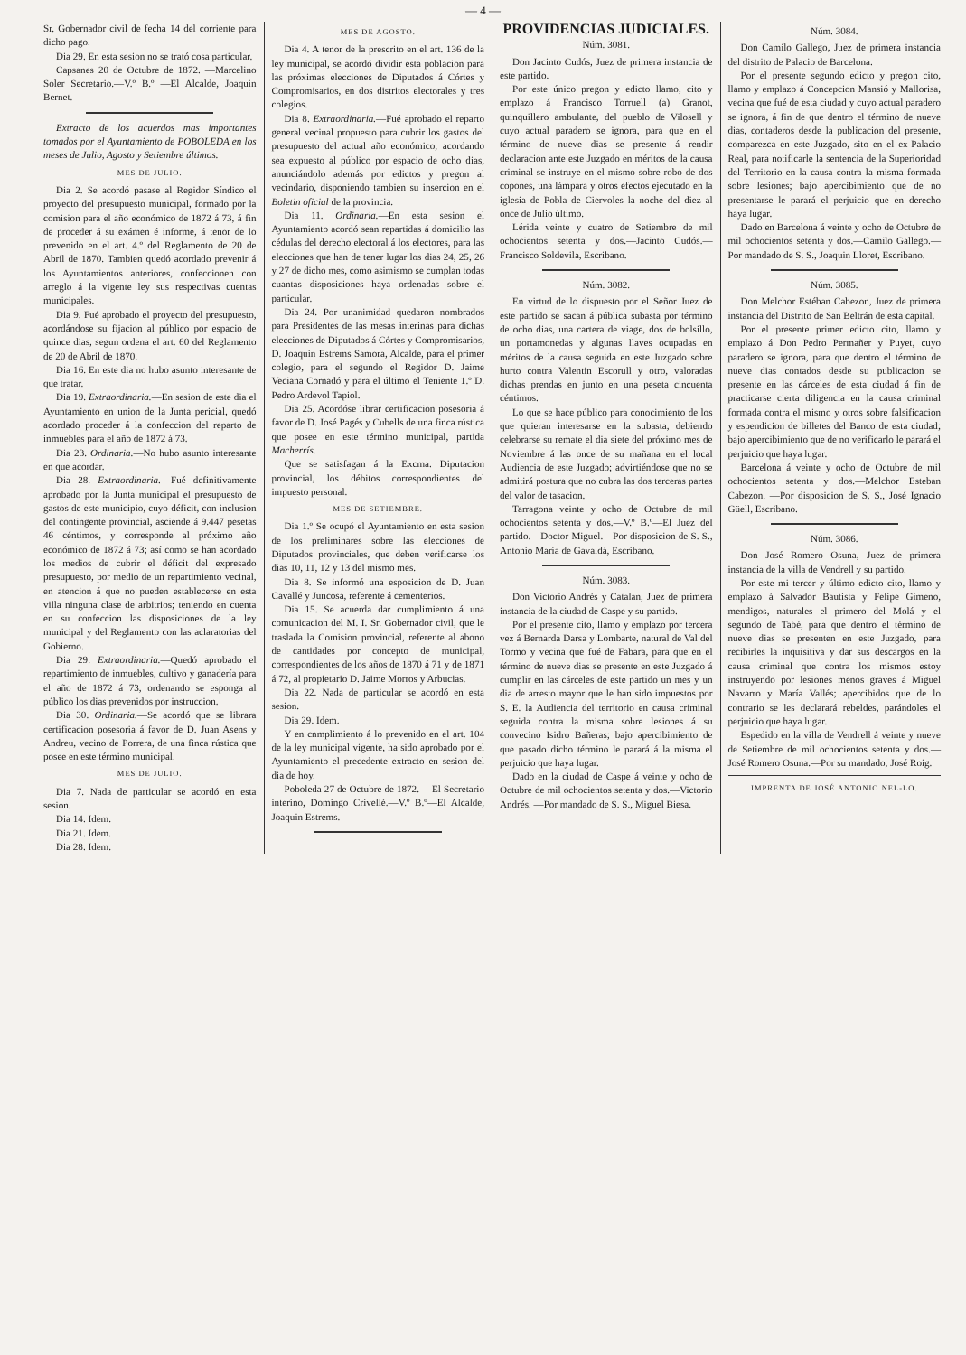— 4 —
Sr. Gobernador civil de fecha 14 del corriente para dicho pago.
Dia 29. En esta sesion no se trató cosa particular.
Capsanes 20 de Octubre de 1872. —Marcelino Soler Secretario.—V.º B.º —El Alcalde, Joaquin Bernet.
Extracto de los acuerdos mas importantes tomados por el Ayuntamiento de POBOLEDA en los meses de Julio, Agosto y Setiembre últimos.
MES DE JULIO.
Dia 2. Se acordó pasase al Regidor Síndico el proyecto del presupuesto municipal, formado por la comision para el año económico de 1872 á 73, á fin de proceder á su exámen é informe, á tenor de lo prevenido en el art. 4.º del Reglamento de 20 de Abril de 1870. Tambien quedó acordado prevenir á los Ayuntamientos anteriores, confeccionen con arreglo á la vigente ley sus respectivas cuentas municipales.
Dia 9. Fué aprobado el proyecto del presupuesto, acordándose su fijacion al público por espacio de quince dias, segun ordena el art. 60 del Reglamento de 20 de Abril de 1870.
Dia 16. En este dia no hubo asunto interesante de que tratar.
Dia 19. Extraordinaria.—En sesion de este dia el Ayuntamiento en union de la Junta pericial, quedó acordado proceder á la confeccion del reparto de inmuebles para el año de 1872 á 73.
Dia 23. Ordinaria.—No hubo asunto interesante en que acordar.
Dia 28. Extraordinaria.—Fué definitivamente aprobado por la Junta municipal el presupuesto de gastos de este municipio, cuyo déficit, con inclusion del contingente provincial, asciende á 9.447 pesetas 46 céntimos, y corresponde al próximo año económico de 1872 á 73; así como se han acordado los medios de cubrir el déficit del expresado presupuesto, por medio de un repartimiento vecinal, en atencion á que no pueden establecerse en esta villa ninguna clase de arbitrios; teniendo en cuenta en su confeccion las disposiciones de la ley municipal y del Reglamento con las aclaratorias del Gobierno.
Dia 29. Extraordinaria.—Quedó aprobado el repartimiento de inmuebles, cultivo y ganadería para el año de 1872 á 73, ordenando se esponga al público los dias prevenidos por instruccion.
Dia 30. Ordinaria.—Se acordó que se librara certificacion posesoria á favor de D. Juan Asens y Andreu, vecino de Porrera, de una finca rústica que posee en este término municipal.
MES DE JULIO.
Dia 7. Nada de particular se acordó en esta sesion.
Dia 14. Idem.
Dia 21. Idem.
Dia 28. Idem.
MES DE AGOSTO.
Dia 4. A tenor de la prescrito en el art. 136 de la ley municipal, se acordó dividir esta poblacion para las próximas elecciones de Diputados á Córtes y Compromisarios, en dos distritos electorales y tres colegios.
Dia 8. Extraordinaria.—Fué aprobado el reparto general vecinal propuesto para cubrir los gastos del presupuesto del actual año económico, acordando sea expuesto al público por espacio de ocho dias, anunciándolo además por edictos y pregon al vecindario, disponiendo tambien su insercion en el Boletin oficial de la provincia.
Dia 11. Ordinaria.—En esta sesion el Ayuntamiento acordó sean repartidas á domicilio las cédulas del derecho electoral á los electores, para las elecciones que han de tener lugar los dias 24, 25, 26 y 27 de dicho mes, como asimismo se cumplan todas cuantas disposiciones haya ordenadas sobre el particular.
Dia 24. Por unanimidad quedaron nombrados para Presidentes de las mesas interinas para dichas elecciones de Diputados á Córtes y Compromisarios, D. Joaquin Estrems Samora, Alcalde, para el primer colegio, para el segundo el Regidor D. Jaime Veciana Cornadó y para el último el Teniente 1.º D. Pedro Ardevol Tapiol.
Dia 25. Acordóse librar certificacion posesoria á favor de D. José Pagés y Cubells de una finca rústica que posee en este término municipal, partida Macherrís.
Que se satisfagan á la Excma. Diputacion provincial, los débitos correspondientes del impuesto personal.
MES DE SETIEMBRE.
Dia 1.º Se ocupó el Ayuntamiento en esta sesion de los preliminares sobre las elecciones de Diputados provinciales, que deben verificarse los dias 10, 11, 12 y 13 del mismo mes.
Dia 8. Se informó una esposicion de D. Juan Cavallé y Juncosa, referente á cementerios.
Dia 15. Se acuerda dar cumplimiento á una comunicacion del M. I. Sr. Gobernador civil, que le traslada la Comision provincial, referente al abono de cantidades por concepto de municipal, correspondientes de los años de 1870 á 71 y de 1871 á 72, al propietario D. Jaime Morros y Arbucias.
Dia 22. Nada de particular se acordó en esta sesion.
Dia 29. Idem.
Y en cnmplimiento á lo prevenido en el art. 104 de la ley municipal vigente, ha sido aprobado por el Ayuntamiento el precedente extracto en sesion del dia de hoy.
Poboleda 27 de Octubre de 1872. —El Secretario interino, Domingo Crivellé.—V.º B.º—El Alcalde, Joaquin Estrems.
PROVIDENCIAS JUDICIALES.
Núm. 3081.
Don Jacinto Cudós, Juez de primera instancia de este partido.
Por este único pregon y edicto llamo, cito y emplazo á Francisco Torruell (a) Granot, quinquillero ambulante, del pueblo de Vilosell y cuyo actual paradero se ignora, para que en el término de nueve dias se presente á rendir declaracion ante este Juzgado en méritos de la causa criminal se instruye en el mismo sobre robo de dos copones, una lámpara y otros efectos ejecutado en la iglesia de Pobla de Ciervoles la noche del diez al once de Julio último.
Lérida veinte y cuatro de Setiembre de mil ochocientos setenta y dos.—Jacinto Cudós.—Francisco Soldevila, Escribano.
Núm. 3082.
En virtud de lo dispuesto por el Señor Juez de este partido se sacan á pública subasta por término de ocho dias, una cartera de viage, dos de bolsillo, un portamonedas y algunas llaves ocupadas en méritos de la causa seguida en este Juzgado sobre hurto contra Valentin Escorull y otro, valoradas dichas prendas en junto en una peseta cincuenta céntimos.
Lo que se hace público para conocimiento de los que quieran interesarse en la subasta, debiendo celebrarse su remate el dia siete del próximo mes de Noviembre á las once de su mañana en el local Audiencia de este Juzgado; advirtiéndose que no se admitirá postura que no cubra las dos terceras partes del valor de tasacion.
Tarragona veinte y ocho de Octubre de mil ochocientos setenta y dos.—V.º B.º—El Juez del partido.—Doctor Miguel.—Por disposicion de S. S., Antonio María de Gavaldá, Escribano.
Núm. 3083.
Don Victorio Andrés y Catalan, Juez de primera instancia de la ciudad de Caspe y su partido.
Por el presente cito, llamo y emplazo por tercera vez á Bernarda Darsa y Lombarte, natural de Val del Tormo y vecina que fué de Fabara, para que en el término de nueve dias se presente en este Juzgado á cumplir en las cárceles de este partido un mes y un dia de arresto mayor que le han sido impuestos por S. E. la Audiencia del territorio en causa criminal seguida contra la misma sobre lesiones á su convecino Isidro Bañeras; bajo apercibimiento de que pasado dicho término le parará á la misma el perjuicio que haya lugar.
Dado en la ciudad de Caspe á veinte y ocho de Octubre de mil ochocientos setenta y dos.—Victorio Andrés. —Por mandado de S. S., Miguel Biesa.
Núm. 3084.
Don Camilo Gallego, Juez de primera instancia del distrito de Palacio de Barcelona.
Por el presente segundo edicto y pregon cito, llamo y emplazo á Concepcion Mansió y Mallorisa, vecina que fué de esta ciudad y cuyo actual paradero se ignora, á fin de que dentro el término de nueve dias, contaderos desde la publicacion del presente, comparezca en este Juzgado, sito en el ex-Palacio Real, para notificarle la sentencia de la Superioridad del Territorio en la causa contra la misma formada sobre lesiones; bajo apercibimiento que de no presentarse le parará el perjuicio que en derecho haya lugar.
Dado en Barcelona á veinte y ocho de Octubre de mil ochocientos setenta y dos.—Camilo Gallego.—Por mandado de S. S., Joaquin Lloret, Escribano.
Núm. 3085.
Don Melchor Estéban Cabezon, Juez de primera instancia del Distrito de San Beltrán de esta capital.
Por el presente primer edicto cito, llamo y emplazo á Don Pedro Permañer y Puyet, cuyo paradero se ignora, para que dentro el término de nueve dias contados desde su publicacion se presente en las cárceles de esta ciudad á fin de practicarse cierta diligencia en la causa criminal formada contra el mismo y otros sobre falsificacion y espendicion de billetes del Banco de esta ciudad; bajo apercibimiento que de no verificarlo le parará el perjuicio que haya lugar.
Barcelona á veinte y ocho de Octubre de mil ochocientos setenta y dos.—Melchor Esteban Cabezon. —Por disposicion de S. S., José Ignacio Güell, Escribano.
Núm. 3086.
Don José Romero Osuna, Juez de primera instancia de la villa de Vendrell y su partido.
Por este mi tercer y último edicto cito, llamo y emplazo á Salvador Bautista y Felipe Gimeno, mendigos, naturales el primero del Molá y el segundo de Tabé, para que dentro el término de nueve dias se presenten en este Juzgado, para recibirles la inquisitiva y dar sus descargos en la causa criminal que contra los mismos estoy instruyendo por lesiones menos graves á Miguel Navarro y María Vallés; apercibidos que de lo contrario se les declarará rebeldes, parándoles el perjuicio que haya lugar.
Espedido en la villa de Vendrell á veinte y nueve de Setiembre de mil ochocientos setenta y dos.—José Romero Osuna.—Por su mandado, José Roig.
IMPRENTA DE JOSÉ ANTONIO NEL-LO.